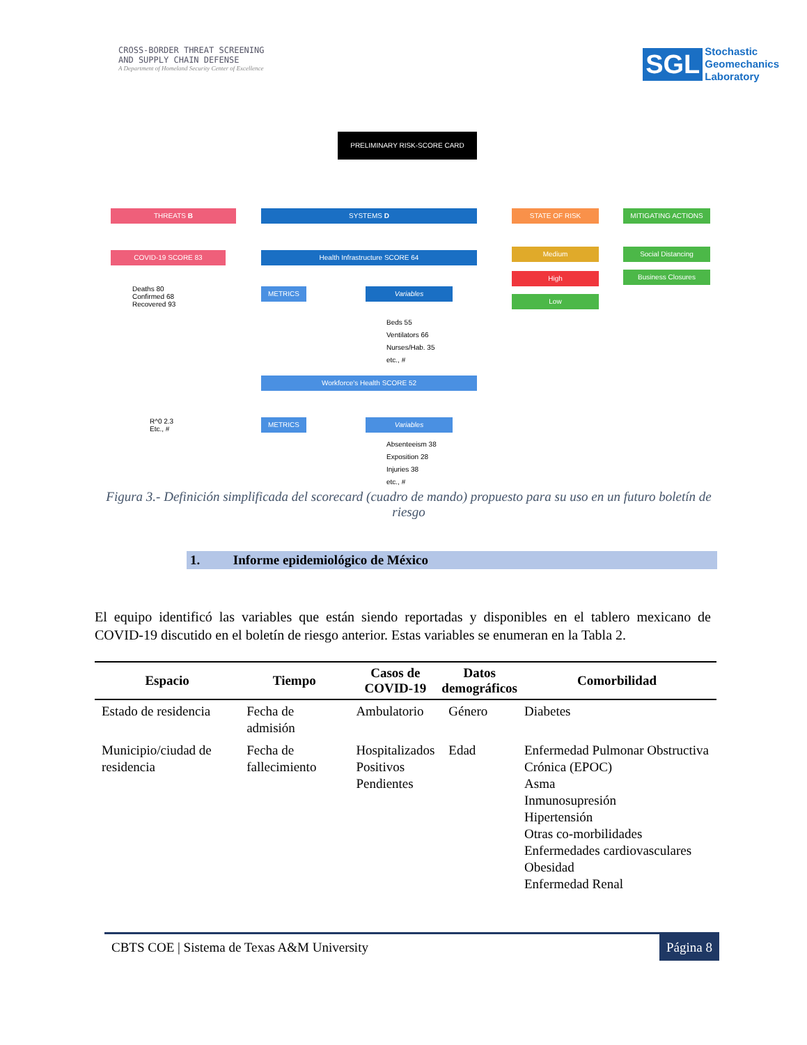CROSS-BORDER THREAT SCREENING
AND SUPPLY CHAIN DEFENSE
A Department of Homeland Security Center of Excellence
SGL Stochastic
Geomechanics
Laboratory
PRELIMINARY RISK-SCORE CARD
THREATS B SYSTEMS D STATE OF RISK MITIGATING ACTIONS
COVID-19 SCORE 83 Health Infrastructure SCORE 64 Medium
High
Low
Social Distancing
Business Closures
Deaths 80
Confirmed 68
Recovered 93
R^0 2.3
Etc., #
METRICS Variables
Beds 55
Ventilators 66
Nurses/Hab. 35
etc., #
Workforce's Health SCORE 52
METRICS Variables
Absenteeism 38
Exposition 28
Injuries 38
etc., #
Figura 3.- Definición simplificada del scorecard (cuadro de mando) propuesto para su uso en un futuro boletín de riesgo
1. Informe epidemiológico de México
El equipo identificó las variables que están siendo reportadas y disponibles en el tablero mexicano de COVID-19 discutido en el boletín de riesgo anterior. Estas variables se enumeran en la Tabla 2.
| Espacio | Tiempo | Casos de COVID-19 | Datos demográficos | Comorbilidad |
| --- | --- | --- | --- | --- |
| Estado de residencia | Fecha de admisión | Ambulatorio | Género | Diabetes |
| Municipio/ciudad de residencia | Fecha de fallecimiento | Hospitalizados Positivos Pendientes | Edad | Enfermedad Pulmonar Obstructiva Crónica (EPOC) Asma Inmunosupresión Hipertensión Otras co-morbilidades Enfermedades cardiovasculares Obesidad Enfermedad Renal |
CBTS COE | Sistema de Texas A&M University Página 8